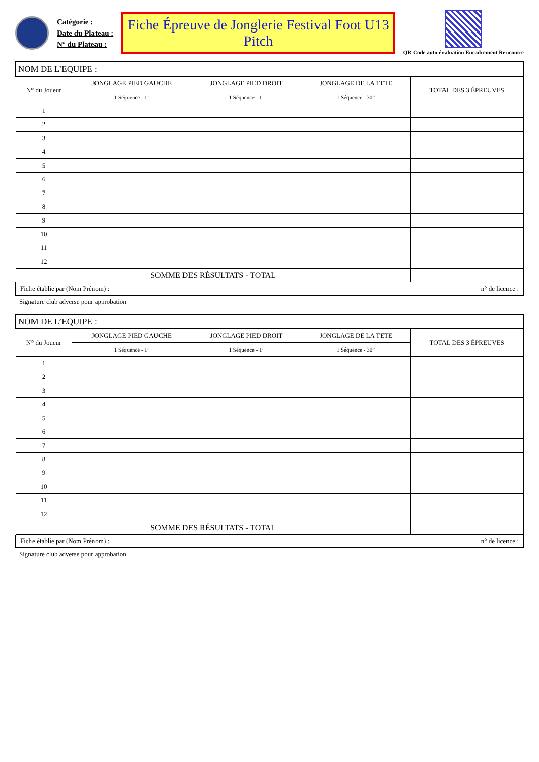Catégorie :
Date du Plateau :
N° du Plateau :
Fiche Épreuve de Jonglerie Festival Foot U13 Pitch
QR Code auto-évaluation Encadrement Rencontre
| NOM DE L’EQUIPE : | | | | |
| N° du Joueur | JONGLAGE PIED GAUCHE | JONGLAGE PIED DROIT | JONGLAGE DE LA TETE | TOTAL DES 3 ÉPREUVES |
| | 1 Séquence - 1’ | 1 Séquence - 1’ | 1 Séquence - 30” | |
| 1 | | | | |
| 2 | | | | |
| 3 | | | | |
| 4 | | | | |
| 5 | | | | |
| 6 | | | | |
| 7 | | | | |
| 8 | | | | |
| 9 | | | | |
| 10 | | | | |
| 11 | | | | |
| 12 | | | | |
| SOMME DES RÉSULTATS - TOTAL | | | | |
Fiche établie par (Nom Prénom) : n° de licence :
Signature club adverse pour approbation
| NOM DE L’EQUIPE : | | | | |
| N° du Joueur | JONGLAGE PIED GAUCHE | JONGLAGE PIED DROIT | JONGLAGE DE LA TETE | TOTAL DES 3 ÉPREUVES |
| | 1 Séquence - 1’ | 1 Séquence - 1’ | 1 Séquence - 30” | |
| 1 | | | | |
| 2 | | | | |
| 3 | | | | |
| 4 | | | | |
| 5 | | | | |
| 6 | | | | |
| 7 | | | | |
| 8 | | | | |
| 9 | | | | |
| 10 | | | | |
| 11 | | | | |
| 12 | | | | |
| SOMME DES RÉSULTATS - TOTAL | | | | |
Fiche établie par (Nom Prénom) : n° de licence :
Signature club adverse pour approbation